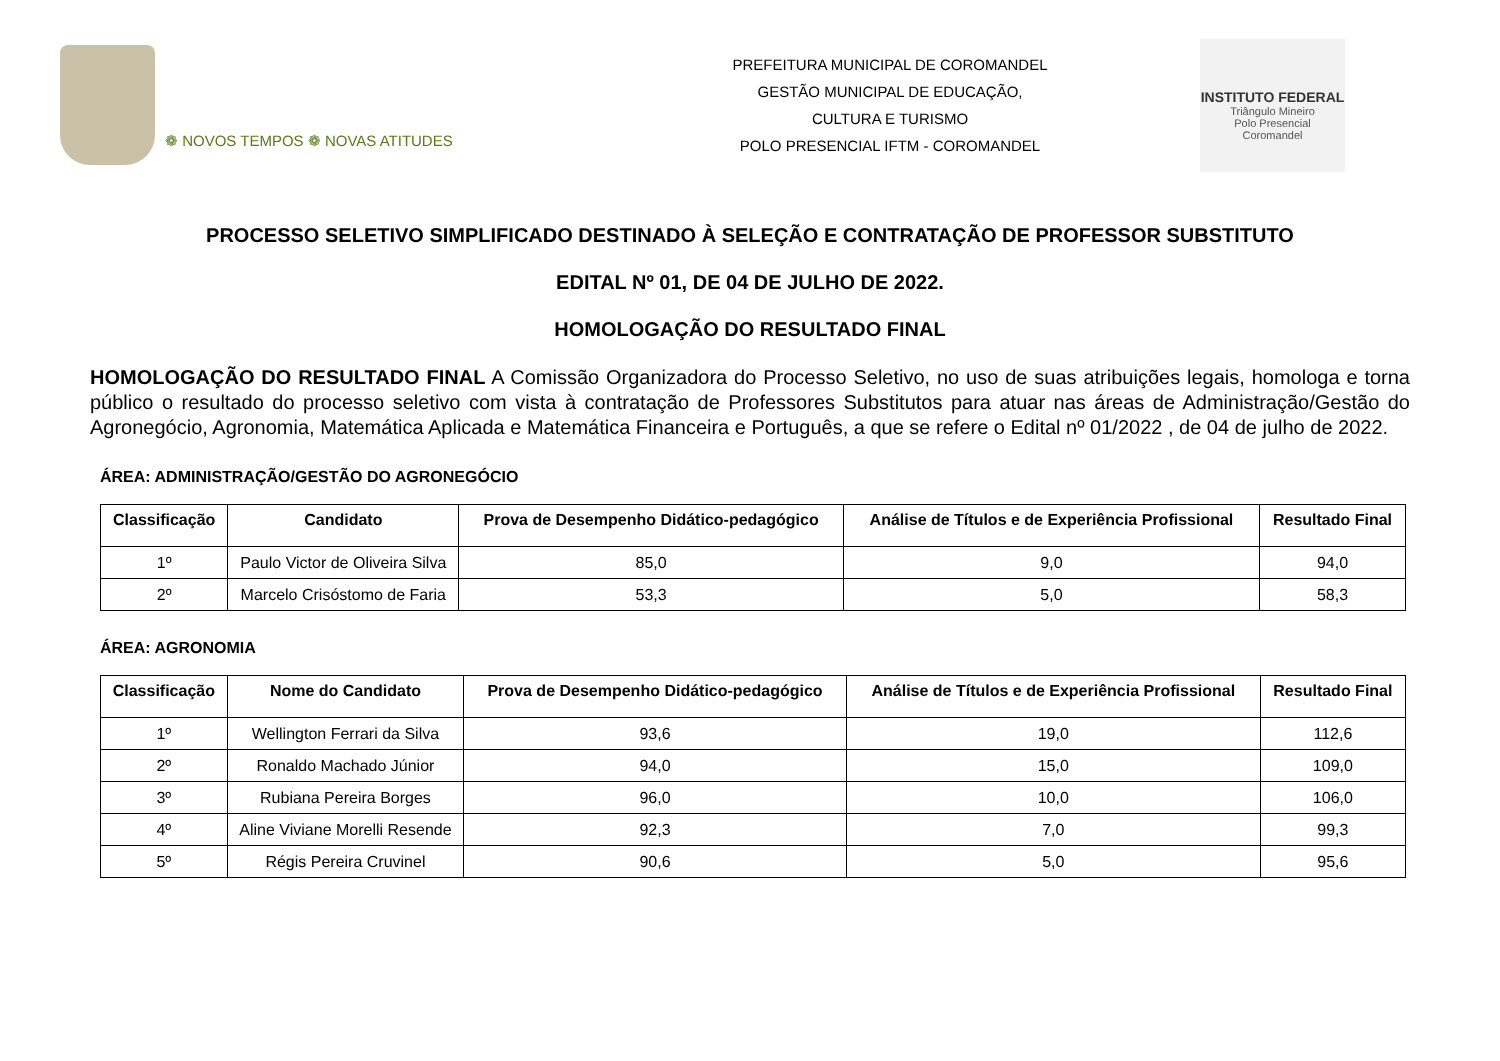❁ NOVOS TEMPOS ❁ NOVAS ATITUDES
PREFEITURA MUNICIPAL DE COROMANDEL
GESTÃO MUNICIPAL DE EDUCAÇÃO,
CULTURA E TURISMO
POLO PRESENCIAL IFTM - COROMANDEL
INSTITUTO FEDERAL
Triângulo Mineiro
Polo Presencial
Coromandel
PROCESSO SELETIVO SIMPLIFICADO DESTINADO À SELEÇÃO E CONTRATAÇÃO DE PROFESSOR SUBSTITUTO
EDITAL Nº 01, DE 04 DE JULHO DE 2022.
HOMOLOGAÇÃO DO RESULTADO FINAL
HOMOLOGAÇÃO DO RESULTADO FINAL A Comissão Organizadora do Processo Seletivo, no uso de suas atribuições legais, homologa e torna público o resultado do processo seletivo com vista à contratação de Professores Substitutos para atuar nas áreas de Administração/Gestão do Agronegócio, Agronomia, Matemática Aplicada e Matemática Financeira e Português, a que se refere o Edital nº 01/2022 , de 04 de julho de 2022.
ÁREA: ADMINISTRAÇÃO/GESTÃO DO AGRONEGÓCIO
| Classificação | Candidato | Prova de Desempenho Didático-pedagógico | Análise de Títulos e de Experiência Profissional | Resultado Final |
| --- | --- | --- | --- | --- |
| 1º | Paulo Victor de Oliveira Silva | 85,0 | 9,0 | 94,0 |
| 2º | Marcelo Crisóstomo de Faria | 53,3 | 5,0 | 58,3 |
ÁREA: AGRONOMIA
| Classificação | Nome do Candidato | Prova de Desempenho Didático-pedagógico | Análise de Títulos e de Experiência Profissional | Resultado Final |
| --- | --- | --- | --- | --- |
| 1º | Wellington Ferrari da Silva | 93,6 | 19,0 | 112,6 |
| 2º | Ronaldo Machado Júnior | 94,0 | 15,0 | 109,0 |
| 3º | Rubiana Pereira Borges | 96,0 | 10,0 | 106,0 |
| 4º | Aline Viviane Morelli Resende | 92,3 | 7,0 | 99,3 |
| 5º | Régis Pereira Cruvinel | 90,6 | 5,0 | 95,6 |